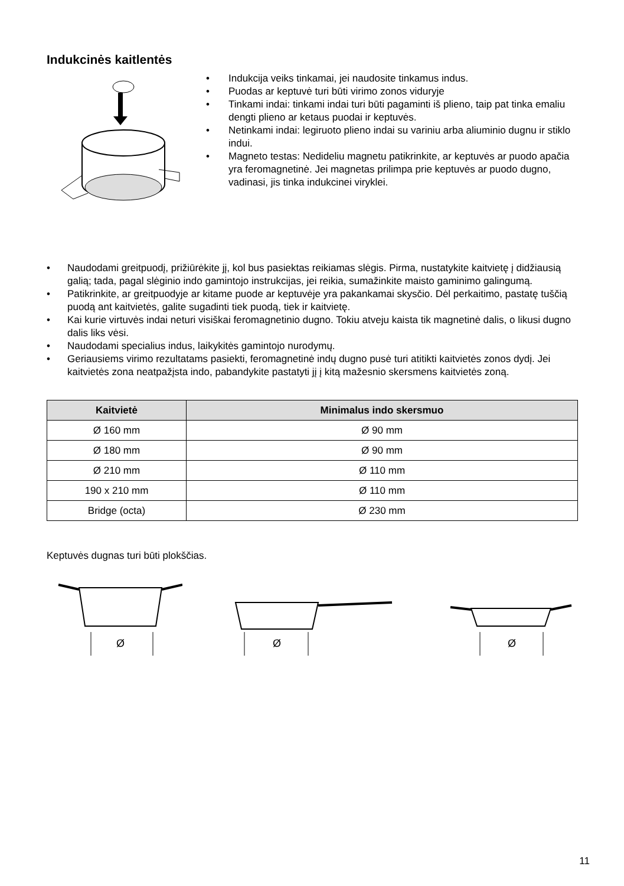Indukcinės kaitlentės
• Indukcija veiks tinkamai, jei naudosite tinkamus indus.
• Puodas ar keptuvė turi būti virimo zonos viduryje
• Tinkami indai: tinkami indai turi būti pagaminti iš plieno, taip pat tinka emaliu dengti plieno ar ketaus puodai ir keptuvės.
• Netinkami indai: legiruoto plieno indai su variniu arba aliuminio dugnu ir stiklo indui.
• Magneto testas: Nedideliu magnetu patikrinkite, ar keptuvės ar puodo apačia yra feromagnetinė. Jei magnetas prilimpa prie keptuvės ar puodo dugno, vadinasi, jis tinka indukcinei viryklei.
• Naudodami greitpuodį, prižiūrėkite jį, kol bus pasiektas reikiamas slėgis. Pirma, nustatykite kaitvietę į didžiausią galią; tada, pagal slėginio indo gamintojo instrukcijas, jei reikia, sumažinkite maisto gaminimo galingumą.
• Patikrinkite, ar greitpuodyje ar kitame puode ar keptuvėje yra pakankamai skysčio. Dėl perkaitimo, pastatę tuščią puodą ant kaitvietės, galite sugadinti tiek puodą, tiek ir kaitvietę.
• Kai kurie virtuvės indai neturi visiškai feromagnetinio dugno. Tokiu atveju kaista tik magnetinė dalis, o likusi dugno dalis liks vėsi.
• Naudodami specialius indus, laikykitės gamintojo nurodymų.
• Geriausiems virimo rezultatams pasiekti, feromagnetinė indų dugno pusė turi atitikti kaitvietės zonos dydį. Jei kaitvietės zona neatpažįsta indo, pabandykite pastatyti jį į kitą mažesnio skersmens kaitvietės zoną.
| Kaitvietė | Minimalus indo skersmuo |
| --- | --- |
| Ø 160 mm | Ø 90 mm |
| Ø 180 mm | Ø 90 mm |
| Ø 210 mm | Ø 110 mm |
| 190 x 210 mm | Ø 110 mm |
| Bridge (octa) | Ø 230 mm |
Keptuvės dugnas turi būti plokščias.
Ø
Ø
Ø
11